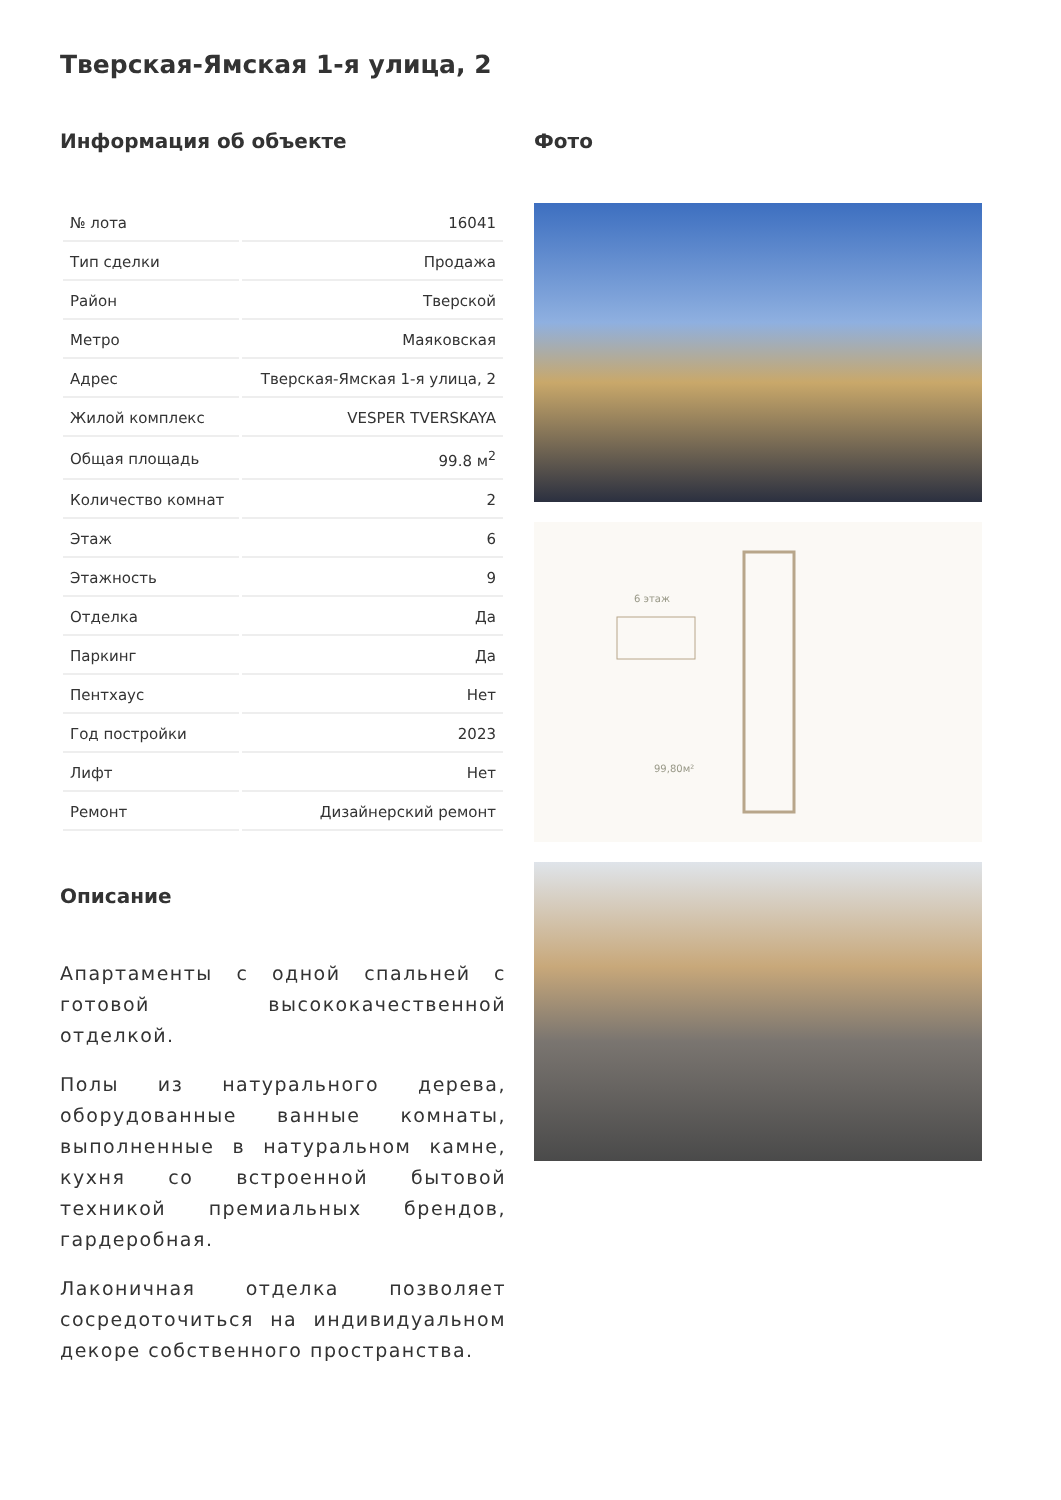Тверская-Ямская 1-я улица, 2
Информация об объекте
| № лота | 16041 |
| Тип сделки | Продажа |
| Район | Тверской |
| Метро | Маяковская |
| Адрес | Тверская-Ямская 1-я улица, 2 |
| Жилой комплекс | VESPER TVERSKAYA |
| Общая площадь | 99.8 м<sup>2</sup> |
| Количество комнат | 2 |
| Этаж | 6 |
| Этажность | 9 |
| Отделка | Да |
| Паркинг | Да |
| Пентхаус | Нет |
| Год постройки | 2023 |
| Лифт | Нет |
| Ремонт | Дизайнерский ремонт |
Описание
Апартаменты с одной спальней с готовой высококачественной отделкой.
Полы из натурального дерева, оборудованные ванные комнаты, выполненные в натуральном камне, кухня со встроенной бытовой техникой премиальных брендов, гардеробная.
Лаконичная отделка позволяет сосредоточиться на индивидуальном декоре собственного пространства.
Фото
6 этаж
99,80м²